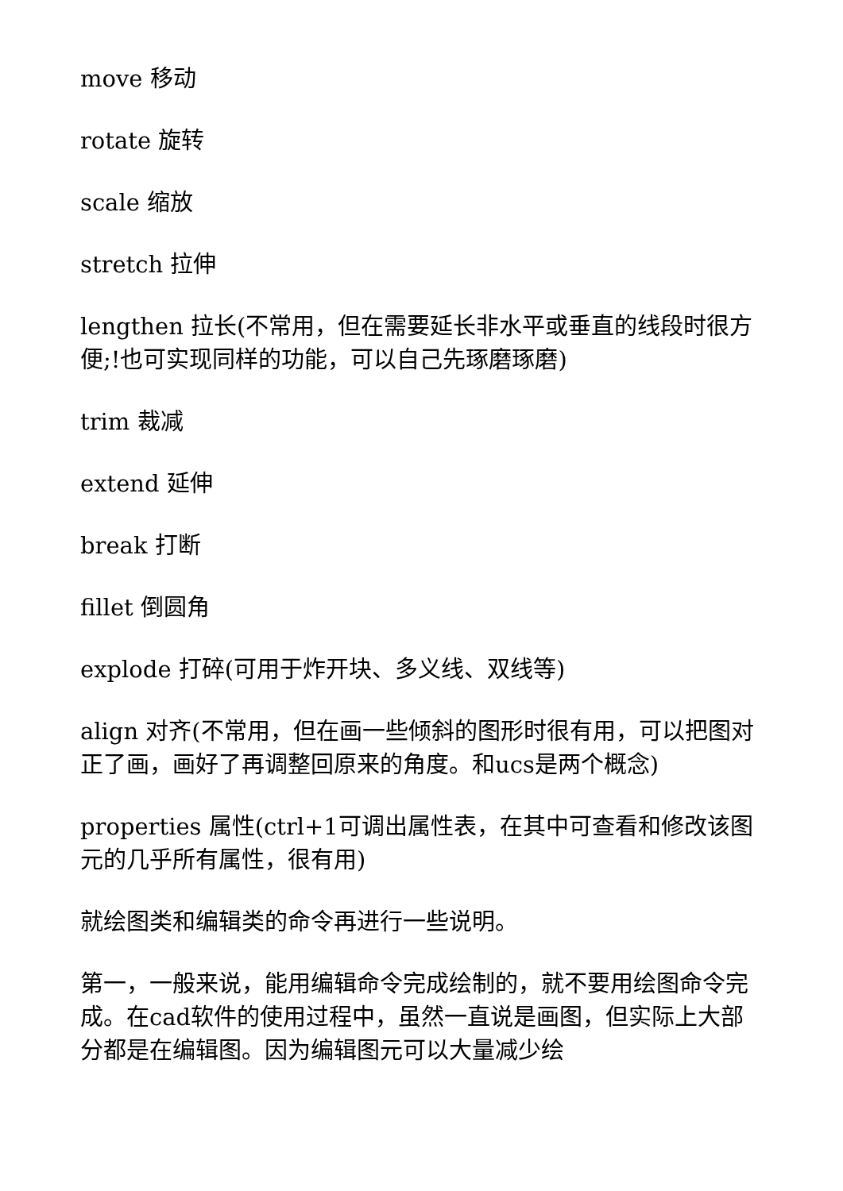move 移动
rotate 旋转
scale 缩放
stretch 拉伸
lengthen 拉长(不常用，但在需要延长非水平或垂直的线段时很方便;!也可实现同样的功能，可以自己先琢磨琢磨)
trim 裁减
extend 延伸
break 打断
fillet 倒圆角
explode 打碎(可用于炸开块、多义线、双线等)
align 对齐(不常用，但在画一些倾斜的图形时很有用，可以把图对正了画，画好了再调整回原来的角度。和ucs是两个概念)
properties 属性(ctrl+1可调出属性表，在其中可查看和修改该图元的几乎所有属性，很有用)
就绘图类和编辑类的命令再进行一些说明。
第一，一般来说，能用编辑命令完成绘制的，就不要用绘图命令完成。在cad软件的使用过程中，虽然一直说是画图，但实际上大部分都是在编辑图。因为编辑图元可以大量减少绘